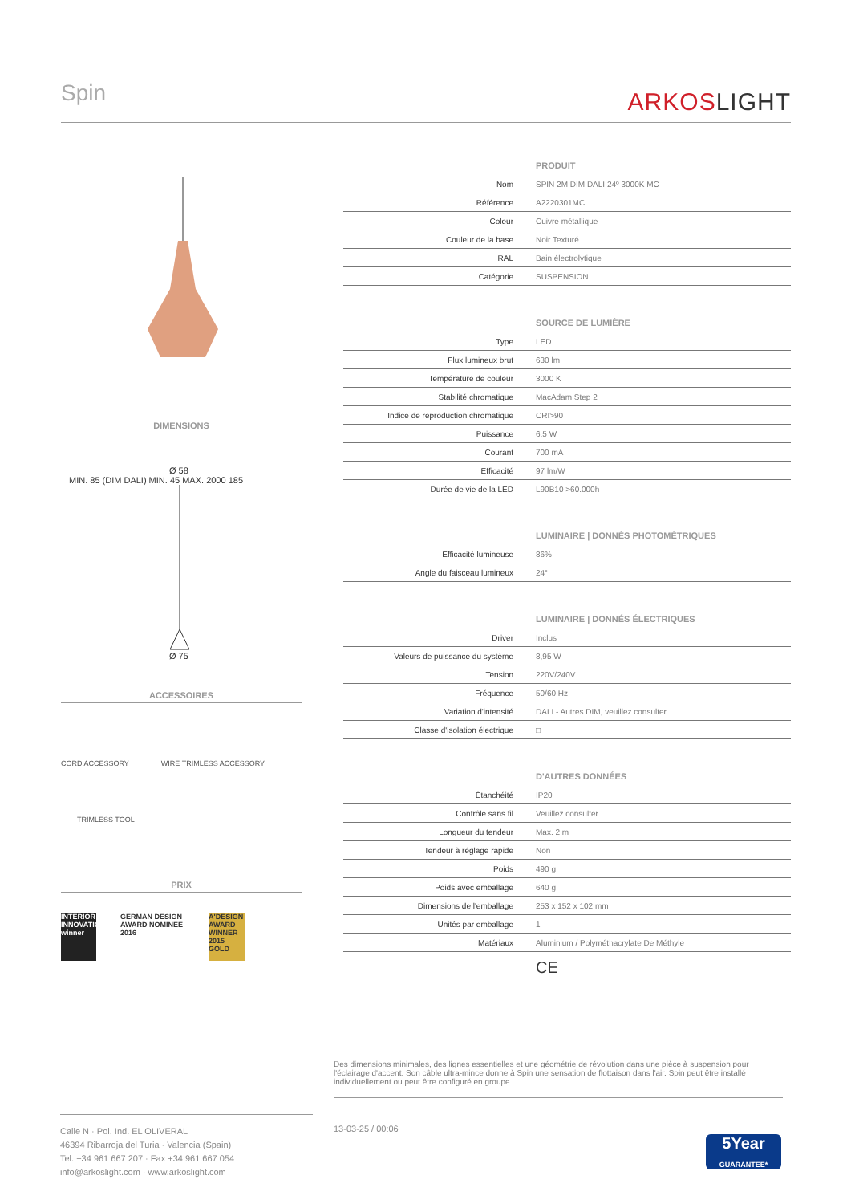Spin ARKOSLIGHT
DIMENSIONS
Ø 58
MIN. 85 (DIM DALI) MIN. 45 MAX. 2000 185
Ø 75
ACCESSOIRES
CORD ACCESSORY WIRE TRIMLESS ACCESSORY
TRIMLESS TOOL
PRIX
INTERIOR INNOVATION winner
GERMAN DESIGN AWARD NOMINEE 2016
A'DESIGN AWARD WINNER 2015 GOLD
| PRODUIT | |
| --- | --- |
| Nom | SPIN 2M DIM DALI 24º 3000K MC |
| Référence | A2220301MC |
| Coleur | Cuivre métallique |
| Couleur de la base | Noir Texturé |
| RAL | Bain électrolytique |
| Catégorie | SUSPENSION |
| SOURCE DE LUMIÈRE | |
| Type | LED |
| Flux lumineux brut | 630 lm |
| Température de couleur | 3000 K |
| Stabilité chromatique | MacAdam Step 2 |
| Indice de reproduction chromatique | CRI>90 |
| Puissance | 6,5 W |
| Courant | 700 mA |
| Efficacité | 97 lm/W |
| Durée de vie de la LED | L90B10 >60.000h |
| LUMINAIRE / DONNÉS PHOTOMÉTRIQUES | |
| Efficacité lumineuse | 86% |
| Angle du faisceau lumineux | 24° |
| LUMINAIRE / DONNÉS ÉLECTRIQUES | |
| Driver | Inclus |
| Valeurs de puissance du système | 8,95 W |
| Tension | 220V/240V |
| Fréquence | 50/60 Hz |
| Variation d'intensité | DALI - Autres DIM, veuillez consulter |
| Classe d'isolation électrique | □ |
| D'AUTRES DONNÉES | |
| Étanchéité | IP20 |
| Contrôle sans fil | Veuillez consulter |
| Longueur du tendeur | Max. 2 m |
| Tendeur à réglage rapide | Non |
| Poids | 490 g |
| Poids avec emballage | 640 g |
| Dimensions de l'emballage | 253 x 152 x 102 mm |
| Unités par emballage | 1 |
| Matériaux | Aluminium / Polyméthacrylate De Méthyle |
| | CE |
Des dimensions minimales, des lignes essentielles et une géométrie de révolution dans une pièce à suspension pour l'éclairage d'accent. Son câble ultra-mince donne à Spin une sensation de flottaison dans l'air. Spin peut être installé individuellement ou peut être configuré en groupe.
Calle N · Pol. Ind. EL OLIVERAL
46394 Ribarroja del Turia · Valencia (Spain)
Tel. +34 961 667 207 · Fax +34 961 667 054
info@arkoslight.com · www.arkoslight.com
13-03-25 / 00:06
5Year
GUARANTEE*